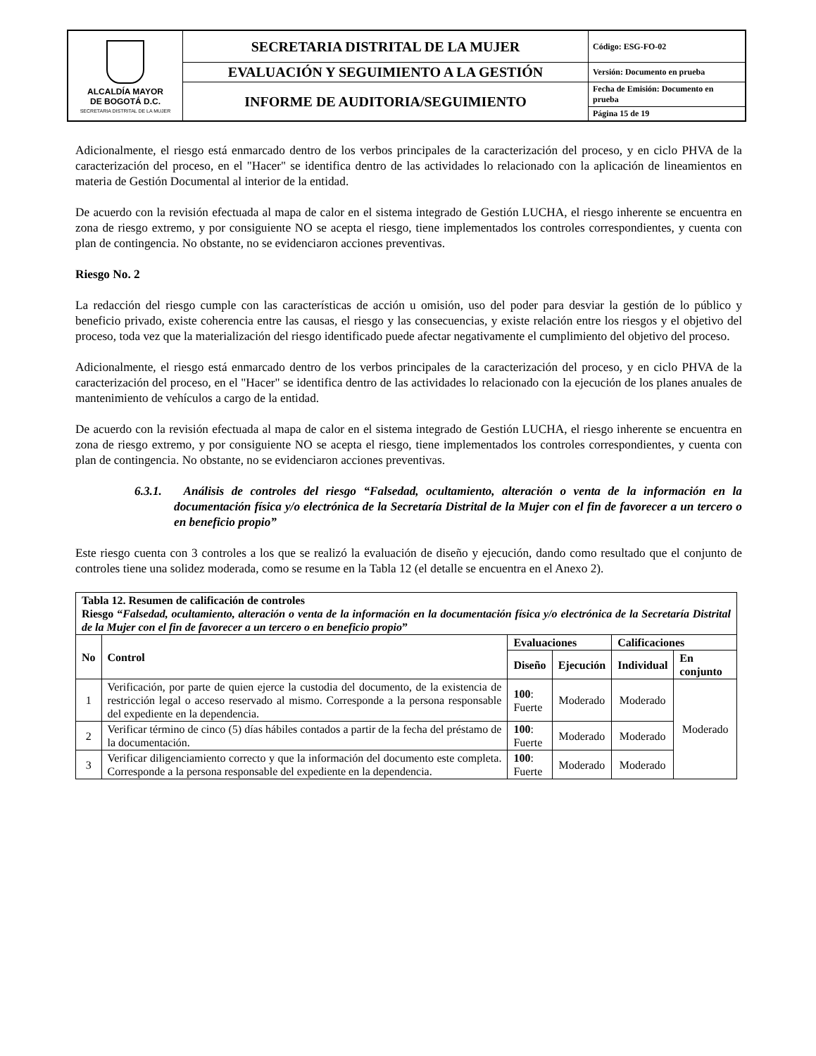| ALCALDÍA MAYOR DE BOGOTÁ D.C. SECRETARIA DISTRITAL DE LA MUJER | SECRETARIA DISTRITAL DE LA MUJER | Código: ESG-FO-02 |
| | EVALUACIÓN Y SEGUIMIENTO A LA GESTIÓN | Versión: Documento en prueba |
| | INFORME DE AUDITORIA/SEGUIMIENTO | Fecha de Emisión: Documento en prueba |
| | | Página 15 de 19 |
Adicionalmente, el riesgo está enmarcado dentro de los verbos principales de la caracterización del proceso, y en ciclo PHVA de la caracterización del proceso, en el "Hacer" se identifica dentro de las actividades lo relacionado con la aplicación de lineamientos en materia de Gestión Documental al interior de la entidad.
De acuerdo con la revisión efectuada al mapa de calor en el sistema integrado de Gestión LUCHA, el riesgo inherente se encuentra en zona de riesgo extremo, y por consiguiente NO se acepta el riesgo, tiene implementados los controles correspondientes, y cuenta con plan de contingencia. No obstante, no se evidenciaron acciones preventivas.
Riesgo No. 2
La redacción del riesgo cumple con las características de acción u omisión, uso del poder para desviar la gestión de lo público y beneficio privado, existe coherencia entre las causas, el riesgo y las consecuencias, y existe relación entre los riesgos y el objetivo del proceso, toda vez que la materialización del riesgo identificado puede afectar negativamente el cumplimiento del objetivo del proceso.
Adicionalmente, el riesgo está enmarcado dentro de los verbos principales de la caracterización del proceso, y en ciclo PHVA de la caracterización del proceso, en el "Hacer" se identifica dentro de las actividades lo relacionado con la ejecución de los planes anuales de mantenimiento de vehículos a cargo de la entidad.
De acuerdo con la revisión efectuada al mapa de calor en el sistema integrado de Gestión LUCHA, el riesgo inherente se encuentra en zona de riesgo extremo, y por consiguiente NO se acepta el riesgo, tiene implementados los controles correspondientes, y cuenta con plan de contingencia. No obstante, no se evidenciaron acciones preventivas.
6.3.1. Análisis de controles del riesgo “Falsedad, ocultamiento, alteración o venta de la información en la documentación física y/o electrónica de la Secretaría Distrital de la Mujer con el fin de favorecer a un tercero o en beneficio propio”
Este riesgo cuenta con 3 controles a los que se realizó la evaluación de diseño y ejecución, dando como resultado que el conjunto de controles tiene una solidez moderada, como se resume en la Tabla 12 (el detalle se encuentra en el Anexo 2).
| Tabla 12. Resumen de calificación de controles Riesgo “ Falsedad, ocultamiento, alteración o venta de la información en la documentación física y/o electrónica de la Secretaría Distrital de la Mujer con el fin de favorecer a un tercero o en beneficio propio ” | | | | | |
| --- | --- | --- | --- | --- | --- |
| No | Control | Evaluaciones | | Calificaciones | |
| | | Diseño | Ejecución | Individual | En conjunto |
| 1 | Verificación, por parte de quien ejerce la custodia del documento, de la existencia de restricción legal o acceso reservado al mismo. Corresponde a la persona responsable del expediente en la dependencia. | 100 : Fuerte | Moderado | Moderado | Moderado |
| 2 | Verificar término de cinco (5) días hábiles contados a partir de la fecha del préstamo de la documentación. | 100 : Fuerte | Moderado | Moderado | |
| 3 | Verificar diligenciamiento correcto y que la información del documento este completa. Corresponde a la persona responsable del expediente en la dependencia. | 100 : Fuerte | Moderado | Moderado | |